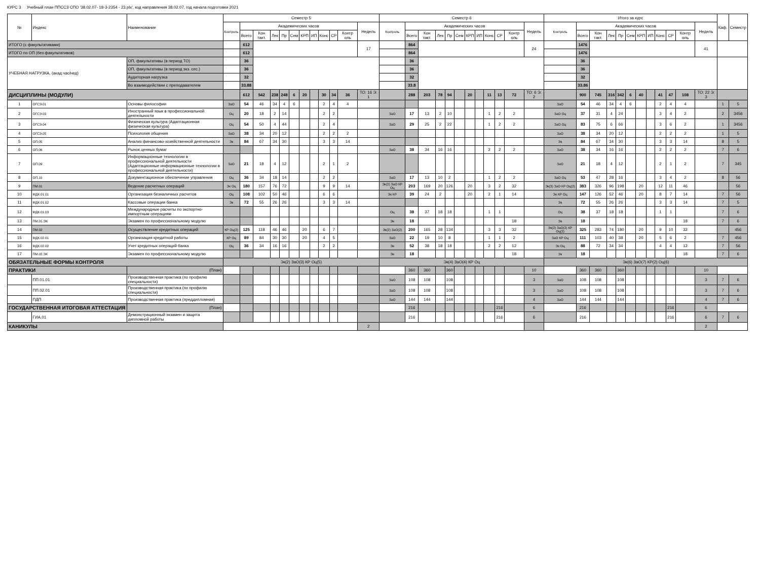КУРС 3 Учебный план ППССЗ СПО '38.02.07- 18-3-2354 - 23.plx', код направления 38.02.07, год начала подготовки 2021
| № | Индекс | Наименование | Семестр 5 | | | | | | | | | | | | Семестр 6 | | | | | | | | | | | | Итого за курс | | | | | | | | | | | | Каф. | Семестр |
| --- | --- | --- | --- | --- | --- | --- | --- | --- | --- | --- | --- | --- | --- | --- | --- | --- | --- | --- | --- | --- | --- | --- | --- | --- | --- | --- | --- | --- | --- | --- | --- | --- | --- | --- | --- | --- | --- | --- | --- | --- |
| | | | Контроль | Академических часов | | | | | | | | | | Недель | Контроль | Академических часов | | | | | | | | | | Недель | Контроль | Академических часов | | | | | | | | | | Недель | | |
| | | | | Всего | Кон такт. | Лек | Пр | Сем | КРП | ИП | Конс | СР | Контр оль | | | Всего | Кон такт. | Лек | Пр | Сем | КРП | ИП | Конс | СР | Контр оль | | | Всего | Кон такт. | Лек | Пр | Сем | КРП | ИП | Конс | СР | Контр оль | | | |
| ИТОГО (с факультативами) | | | | 612 | | | | | | | | | | 17 | | 864 | | | | | | | | | | 24 | | 1476 | | | | | | | | | | 41 | | |
| ИТОГО по ОП (без факультативов) | | | | 612 | | | | | | | | | | | | 864 | | | | | | | | | | | | 1476 | | | | | | | | | | | | |
| УЧЕБНАЯ НАГРУЗКА, (акад.час/нед) | | ОП, факультативы (в период ТО) | | 36 | | | | | | | | | | | | 36 | | | | | | | | | | | | 36 | | | | | | | | | | | | |
| | | ОП, факультативы (в период экз. сес.) | | 36 | | | | | | | | | | | | 36 | | | | | | | | | | | | 36 | | | | | | | | | | | | |
| | | Аудиторная нагрузка | | 32 | | | | | | | | | | | | 32 | | | | | | | | | | | | 32 | | | | | | | | | | | | |
| | | Во взаимодействии с преподавателем | | 33.88 | | | | | | | | | | | | 33.8 | | | | | | | | | | | | 33.86 | | | | | | | | | | | | |
| ДИСЦИПЛИНЫ (МОДУЛИ) | | | | 612 | 542 | 238 | 248 | 6 | 20 | | 30 | 34 | 36 | ТО: 16 Э: 1 | | 288 | 203 | 78 | 94 | | 20 | | 11 | 13 | 72 | ТО: 6 Э: 2 | | 900 | 745 | 316 | 342 | 6 | 40 | | 41 | 47 | 108 | ТО: 22 Э: 3 | | |
| 1 | ОГСЭ.01 | Основы философии | ЗаО | 54 | 46 | 34 | 4 | 6 | | | 2 | 4 | 4 | | | | | | | | | | | | | | ЗаО | 54 | 46 | 34 | 4 | 6 | | | 2 | 4 | 4 | | 1 | 5 |
| 2 | ОГСЭ.03 | Иностранный язык в профессиональной деятельности | Оц | 20 | 18 | 2 | 14 | | | | 2 | 2 | | | ЗаО | 17 | 13 | 2 | 10 | | | | 1 | 2 | 2 | | ЗаО Оц | 37 | 31 | 4 | 24 | | | | 3 | 4 | 2 | | 2 | 3456 |
| 3 | ОГСЭ.04 | Физическая культура (Адаптационная физическая культура) | Оц | 54 | 50 | 4 | 44 | | | | 2 | 4 | | | ЗаО | 29 | 25 | 2 | 22 | | | | 1 | 2 | 2 | | ЗаО Оц | 83 | 75 | 6 | 66 | | | | 3 | 6 | 2 | | 1 | 3456 |
| 4 | ОГСЭ.05 | Психология общения | ЗаО | 38 | 34 | 20 | 12 | | | | 2 | 2 | 2 | | | | | | | | | | | | | | ЗаО | 38 | 34 | 20 | 12 | | | | 2 | 2 | 2 | | 1 | 5 |
| 5 | ОП.05 | Анализ финансово-хозяйственной деятельности | Эк | 84 | 67 | 34 | 30 | | | | 3 | 3 | 14 | | | | | | | | | | | | | | Эк | 84 | 67 | 34 | 30 | | | | 3 | 3 | 14 | | 8 | 5 |
| 6 | ОП.06 | Рынок ценных бумаг | | | | | | | | | | | | | ЗаО | 38 | 34 | 16 | 16 | | | | 2 | 2 | 2 | | ЗаО | 38 | 34 | 16 | 16 | | | | 2 | 2 | 2 | | 7 | 6 |
| 7 | ОП.09 | Информационные технологии в профессиональной деятельности (Адаптационные информационные технологии в профессиональной деятельности) | ЗаО | 21 | 18 | 4 | 12 | | | | 2 | 1 | 2 | | | | | | | | | | | | | | ЗаО | 21 | 18 | 4 | 12 | | | | 2 | 1 | 2 | | 7 | 345 |
| 8 | ОП.10 | Документационное обеспечение управления | Оц | 36 | 34 | 18 | 14 | | | | 2 | 2 | | | ЗаО | 17 | 13 | 10 | 2 | | | | 1 | 2 | 2 | | ЗаО Оц | 53 | 47 | 28 | 16 | | | | 3 | 4 | 2 | | 8 | 56 |
| 9 | ПМ.01 | Ведение расчетных операций | Эк Оц | 180 | 157 | 76 | 72 | | | | 9 | 9 | 14 | | Эк(2) ЗаО КР Оц | 203 | 169 | 20 | 126 | | 20 | | 3 | 2 | 32 | | Эк(3) ЗаО КР Оц(2) | 383 | 326 | 96 | 198 | | 20 | | 12 | 11 | 46 | | | 56 |
| 10 | МДК.01.01 | Организация безналичных расчетов | Оц | 108 | 102 | 50 | 46 | | | | 6 | 6 | | | Эк КР | 39 | 24 | 2 | | | 20 | | 2 | 1 | 14 | | Эк КР Оц | 147 | 126 | 52 | 46 | | 20 | | 8 | 7 | 14 | | 7 | 56 |
| 11 | МДК.01.02 | Кассовые операции банка | Эк | 72 | 55 | 26 | 26 | | | | 3 | 3 | 14 | | | | | | | | | | | | | | Эк | 72 | 55 | 26 | 26 | | | | 3 | 3 | 14 | | 7 | 5 |
| 12 | МДК.01.03 | Международные расчеты по экспортно-импортным операциям | | | | | | | | | | | | | Оц | 38 | 37 | 18 | 18 | | | | 1 | 1 | | | Оц | 38 | 37 | 18 | 18 | | | | 1 | 1 | | | 7 | 6 |
| 13 | ПМ.01.ЭК | Экзамен по профессиональному модулю | | | | | | | | | | | | | Эк | 18 | | | | | | | | | 18 | | Эк | 18 | | | | | | | | | 18 | | 7 | 6 |
| 14 | ПМ.02 | Осуществление кредитных операций | КР Оц(2) | 125 | 118 | 46 | 46 | | 20 | | 6 | 7 | | | Эк(2) ЗаО(2) | 200 | 165 | 28 | 134 | | | | 3 | 3 | 32 | | Эк(2) ЗаО(2) КР Оц(2) | 325 | 283 | 74 | 180 | | 20 | | 9 | 10 | 32 | | | 456 |
| 15 | МДК.02.01 | Организация кредитной работы | КР Оц | 89 | 84 | 30 | 30 | | 20 | | 4 | 5 | | | ЗаО | 22 | 19 | 10 | 8 | | | | 1 | 1 | 2 | | ЗаО КР Оц | 111 | 103 | 40 | 38 | | 20 | | 5 | 6 | 2 | | 7 | 456 |
| 16 | МДК.02.02 | Учет кредитных операций банка | Оц | 36 | 34 | 16 | 16 | | | | 2 | 2 | | | Эк | 52 | 38 | 18 | 18 | | | | 2 | 2 | 12 | | Эк Оц | 88 | 72 | 34 | 34 | | | | 4 | 4 | 12 | | 7 | 56 |
| 17 | ПМ.02.ЭК | Экзамен по профессиональному модулю | | | | | | | | | | | | | Эк | 18 | | | | | | | | | 18 | | Эк | 18 | | | | | | | | | 18 | | 7 | 6 |
| ОБЯЗАТЕЛЬНЫЕ ФОРМЫ КОНТРОЛЯ | | | Эк(2) ЗаО(3) КР Оц(5) | | | | | | | | | | | | Эк(4) ЗаО(4) КР Оц | | | | | | | | | | | | Эк(6) ЗаО(7) КР(2) Оц(6) | | | | | | | | | | | | | |
| ПРАКТИКИ | | (План) | | | | | | | | | | | | | | 360 | 360 | | 360 | | | | | | | 10 | | 360 | 360 | | 360 | | | | | | | 10 | | |
| | ПП.01.01 | Производственная практика (по профилю специальности) | | | | | | | | | | | | | ЗаО | 108 | 108 | | 108 | | | | | | | 3 | ЗаО | 108 | 108 | | 108 | | | | | | | 3 | 7 | 6 |
| | ПП.02.01 | Производственная практика (по профилю специальности) | | | | | | | | | | | | | ЗаО | 108 | 108 | | 108 | | | | | | | 3 | ЗаО | 108 | 108 | | 108 | | | | | | | 3 | 7 | 6 |
| | ПДП | Производственная практика (преддипломная) | | | | | | | | | | | | | ЗаО | 144 | 144 | | 144 | | | | | | | 4 | ЗаО | 144 | 144 | | 144 | | | | | | | 4 | 7 | 6 |
| ГОСУДАРСТВЕННАЯ ИТОГОВАЯ АТТЕСТАЦИЯ | | (План) | | | | | | | | | | | | | | 216 | | | | | | | | 216 | | 6 | | 216 | | | | | | | | 216 | | 6 | | |
| | ГИА.01 | Демонстрационный экзамен и защита дипломной работы | | | | | | | | | | | | | | 216 | | | | | | | | 216 | | 6 | | 216 | | | | | | | | 216 | | 6 | 7 | 6 |
| КАНИКУЛЫ | | | | | | | | | | | | | | 2 | | | | | | | | | | | | | | | | | | | | | | | | 2 | | |